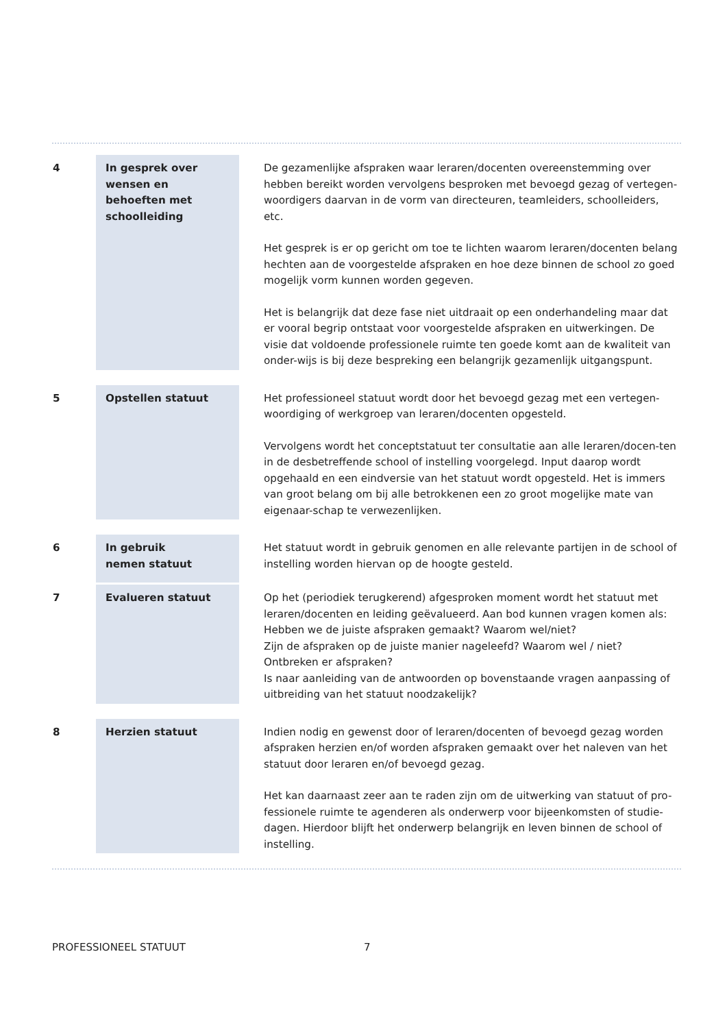| 4 | In gesprek over wensen en behoeften met schoolleiding | | De gezamenlijke afspraken waar leraren/docenten overeenstemming over hebben bereikt worden vervolgens besproken met bevoegd gezag of vertegen-woordigers daarvan in de vorm van directeuren, teamleiders, schoolleiders, etc. Het gesprek is er op gericht om toe te lichten waarom leraren/docenten belang hechten aan de voorgestelde afspraken en hoe deze binnen de school zo goed mogelijk vorm kunnen worden gegeven. Het is belangrijk dat deze fase niet uitdraait op een onderhandeling maar dat er vooral begrip ontstaat voor voorgestelde afspraken en uitwerkingen. De visie dat voldoende professionele ruimte ten goede komt aan de kwaliteit van onder-wijs is bij deze bespreking een belangrijk gezamenlijk uitgangspunt. |
| 5 | Opstellen statuut | | Het professioneel statuut wordt door het bevoegd gezag met een vertegen-woordiging of werkgroep van leraren/docenten opgesteld. Vervolgens wordt het conceptstatuut ter consultatie aan alle leraren/docen-ten in de desbetreffende school of instelling voorgelegd. Input daarop wordt opgehaald en een eindversie van het statuut wordt opgesteld. Het is immers van groot belang om bij alle betrokkenen een zo groot mogelijke mate van eigenaar-schap te verwezenlijken. |
| 6 | In gebruik nemen statuut | | Het statuut wordt in gebruik genomen en alle relevante partijen in de school of instelling worden hiervan op de hoogte gesteld. |
| 7 | Evalueren statuut | | Op het (periodiek terugkerend) afgesproken moment wordt het statuut met leraren/docenten en leiding geëvalueerd. Aan bod kunnen vragen komen als: Hebben we de juiste afspraken gemaakt? Waarom wel/niet? Zijn de afspraken op de juiste manier nageleefd? Waarom wel / niet? Ontbreken er afspraken? Is naar aanleiding van de antwoorden op bovenstaande vragen aanpassing of uitbreiding van het statuut noodzakelijk? |
| 8 | Herzien statuut | | Indien nodig en gewenst door of leraren/docenten of bevoegd gezag worden afspraken herzien en/of worden afspraken gemaakt over het naleven van het statuut door leraren en/of bevoegd gezag. Het kan daarnaast zeer aan te raden zijn om de uitwerking van statuut of pro-fessionele ruimte te agenderen als onderwerp voor bijeenkomsten of studie-dagen. Hierdoor blijft het onderwerp belangrijk en leven binnen de school of instelling. |
PROFESSIONEEL STATUUT 7